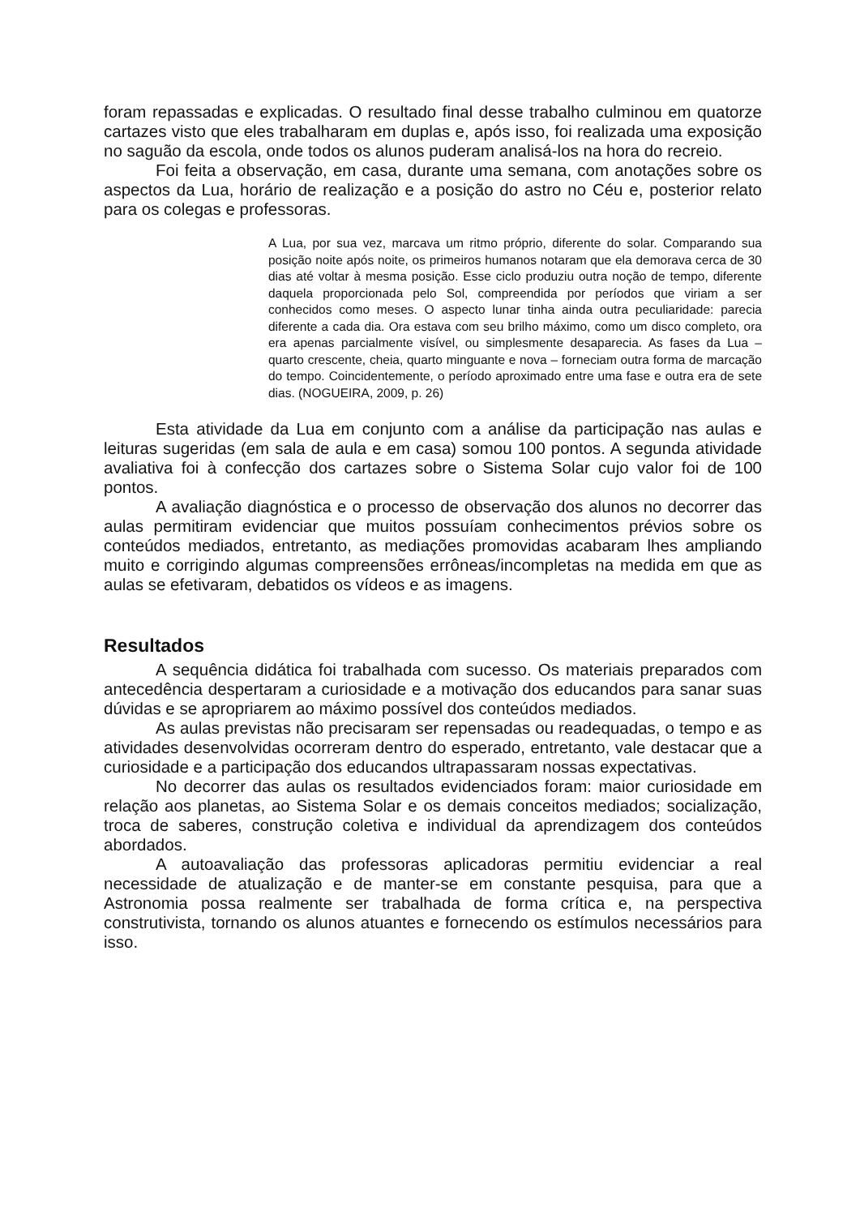foram repassadas e explicadas. O resultado final desse trabalho culminou em quatorze cartazes visto que eles trabalharam em duplas e, após isso, foi realizada uma exposição no saguão da escola, onde todos os alunos puderam analisá-los na hora do recreio.
Foi feita a observação, em casa, durante uma semana, com anotações sobre os aspectos da Lua, horário de realização e a posição do astro no Céu e, posterior relato para os colegas e professoras.
A Lua, por sua vez, marcava um ritmo próprio, diferente do solar. Comparando sua posição noite após noite, os primeiros humanos notaram que ela demorava cerca de 30 dias até voltar à mesma posição. Esse ciclo produziu outra noção de tempo, diferente daquela proporcionada pelo Sol, compreendida por períodos que viriam a ser conhecidos como meses. O aspecto lunar tinha ainda outra peculiaridade: parecia diferente a cada dia. Ora estava com seu brilho máximo, como um disco completo, ora era apenas parcialmente visível, ou simplesmente desaparecia. As fases da Lua – quarto crescente, cheia, quarto minguante e nova – forneciam outra forma de marcação do tempo. Coincidentemente, o período aproximado entre uma fase e outra era de sete dias. (NOGUEIRA, 2009, p. 26)
Esta atividade da Lua em conjunto com a análise da participação nas aulas e leituras sugeridas (em sala de aula e em casa) somou 100 pontos. A segunda atividade avaliativa foi à confecção dos cartazes sobre o Sistema Solar cujo valor foi de 100 pontos.
A avaliação diagnóstica e o processo de observação dos alunos no decorrer das aulas permitiram evidenciar que muitos possuíam conhecimentos prévios sobre os conteúdos mediados, entretanto, as mediações promovidas acabaram lhes ampliando muito e corrigindo algumas compreensões errôneas/incompletas na medida em que as aulas se efetivaram, debatidos os vídeos e as imagens.
Resultados
A sequência didática foi trabalhada com sucesso. Os materiais preparados com antecedência despertaram a curiosidade e a motivação dos educandos para sanar suas dúvidas e se apropriarem ao máximo possível dos conteúdos mediados.
As aulas previstas não precisaram ser repensadas ou readequadas, o tempo e as atividades desenvolvidas ocorreram dentro do esperado, entretanto, vale destacar que a curiosidade e a participação dos educandos ultrapassaram nossas expectativas.
No decorrer das aulas os resultados evidenciados foram: maior curiosidade em relação aos planetas, ao Sistema Solar e os demais conceitos mediados; socialização, troca de saberes, construção coletiva e individual da aprendizagem dos conteúdos abordados.
A autoavaliação das professoras aplicadoras permitiu evidenciar a real necessidade de atualização e de manter-se em constante pesquisa, para que a Astronomia possa realmente ser trabalhada de forma crítica e, na perspectiva construtivista, tornando os alunos atuantes e fornecendo os estímulos necessários para isso.